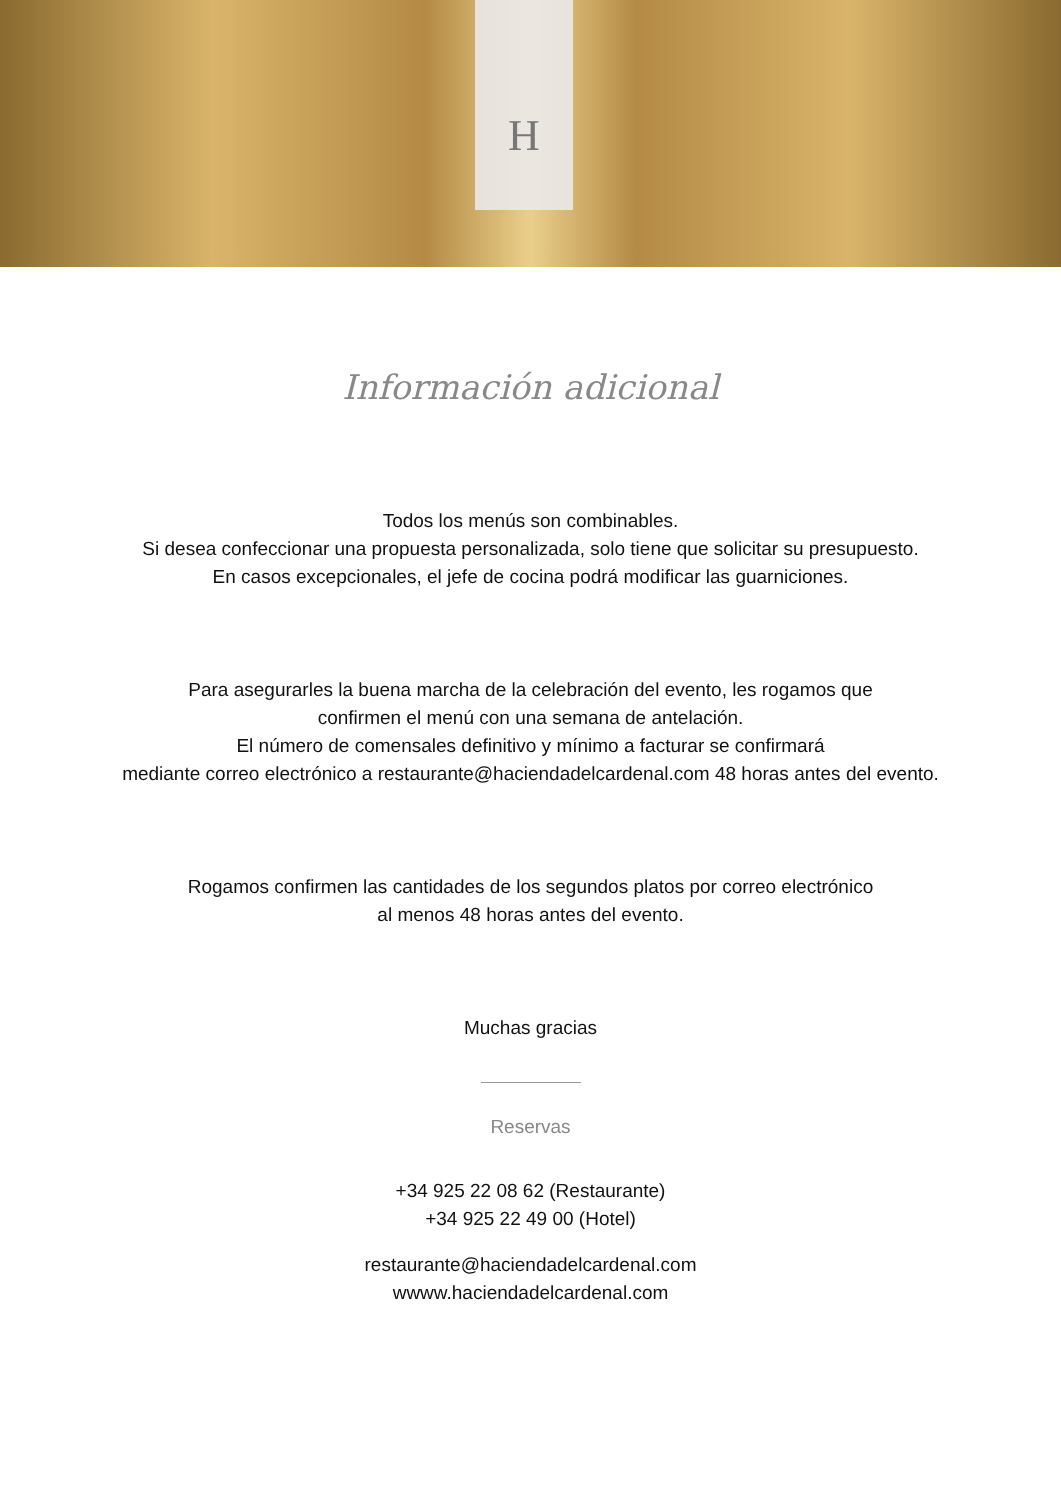H
Información adicional
Todos los menús son combinables.
Si desea confeccionar una propuesta personalizada, solo tiene que solicitar su presupuesto.
En casos excepcionales, el jefe de cocina podrá modificar las guarniciones.
Para asegurarles la buena marcha de la celebración del evento, les rogamos que
confirmen el menú con una semana de antelación.
El número de comensales definitivo y mínimo a facturar se confirmará
mediante correo electrónico a restaurante@haciendadelcardenal.com 48 horas antes del evento.
Rogamos confirmen las cantidades de los segundos platos por correo electrónico
al menos 48 horas antes del evento.
Muchas gracias
Reservas
+34 925 22 08 62 (Restaurante)
+34 925 22 49 00 (Hotel)
restaurante@haciendadelcardenal.com
wwww.haciendadelcardenal.com